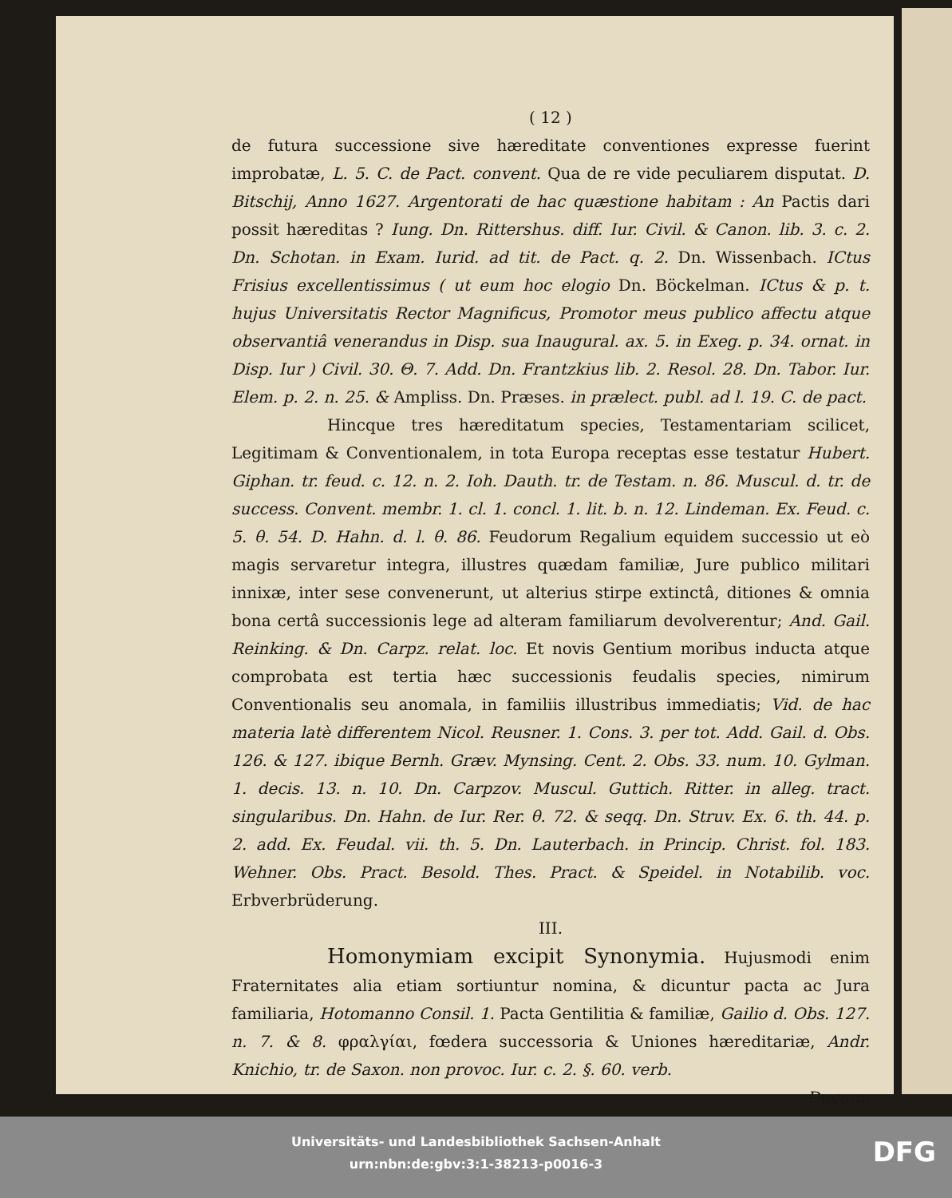( 12 )
de futura successione sive hæreditate conventiones expresse fuerint improbatæ, L. 5. C. de Pact. convent. Qua de re vide peculiarem disputat. D. Bitschij, Anno 1627. Argentorati de hac quæstione habitam : An Pactis dari possit hæreditas ? Iung. Dn. Rittershus. diff. Iur. Civil. & Canon. lib. 3. c. 2. Dn. Schotan. in Exam. Iurid. ad tit. de Pact. q. 2. Dn. Wissenbach. ICtus Frisius excellentissimus ( ut eum hoc elogio Dn. Böckelman. ICtus & p. t. hujus Universitatis Rector Magnificus, Promotor meus publico affectu atque observantiâ venerandus in Disp. sua Inaugural. ax. 5. in Exeg. p. 34. ornat. in Disp. Iur ) Civil. 30. Θ. 7. Add. Dn. Frantzkius lib. 2. Resol. 28. Dn. Tabor. Iur. Elem. p. 2. n. 25. & Ampliss. Dn. Præses. in prælect. publ. ad l. 19. C. de pact.
Hincque tres hæreditatum species, Testamentariam scilicet, Legitimam & Conventionalem, in tota Europa receptas esse testatur Hubert. Giphan. tr. feud. c. 12. n. 2. Ioh. Dauth. tr. de Testam. n. 86. Muscul. d. tr. de success. Convent. membr. 1. cl. 1. concl. 1. lit. b. n. 12. Lindeman. Ex. Feud. c. 5. θ. 54. D. Hahn. d. l. θ. 86. Feudorum Regalium equidem successio ut eò magis servaretur integra, illustres quædam familiæ, Jure publico militari innixæ, inter sese convenerunt, ut alterius stirpe extinctâ, ditiones & omnia bona certâ successionis lege ad alteram familiarum devolverentur; And. Gail. Reinking. & Dn. Carpz. relat. loc. Et novis Gentium moribus inducta atque comprobata est tertia hæc successionis feudalis species, nimirum Conventionalis seu anomala, in familiis illustribus immediatis; Vid. de hac materia latè differentem Nicol. Reusner. 1. Cons. 3. per tot. Add. Gail. d. Obs. 126. & 127. ibique Bernh. Græv. Mynsing. Cent. 2. Obs. 33. num. 10. Gylman. 1. decis. 13. n. 10. Dn. Carpzov. Muscul. Guttich. Ritter. in alleg. tract. singularibus. Dn. Hahn. de Iur. Rer. θ. 72. & seqq. Dn. Struv. Ex. 6. th. 44. p. 2. add. Ex. Feudal. vii. th. 5. Dn. Lauterbach. in Princip. Christ. fol. 183. Wehner. Obs. Pract. Besold. Thes. Pract. & Speidel. in Notabilib. voc. Erbverbrüderung.
III.
Homonymiam excipit Synonymia. Hujusmodi enim Fraternitates alia etiam sortiuntur nomina, & dicuntur pacta ac Jura familiaria, Hotomanno Consil. 1. Pacta Gentilitia & familiæ, Gailio d. Obs. 127. n. 7. & 8. φραλγίαι, fœdera successoria & Uniones hæreditariæ, Andr. Knichio, tr. de Saxon. non provoc. Iur. c. 2. §. 60. verb.
Ducum;
Universitäts- und Landesbibliothek Sachsen-Anhalt
urn:nbn:de:gbv:3:1-38213-p0016-3
DFG